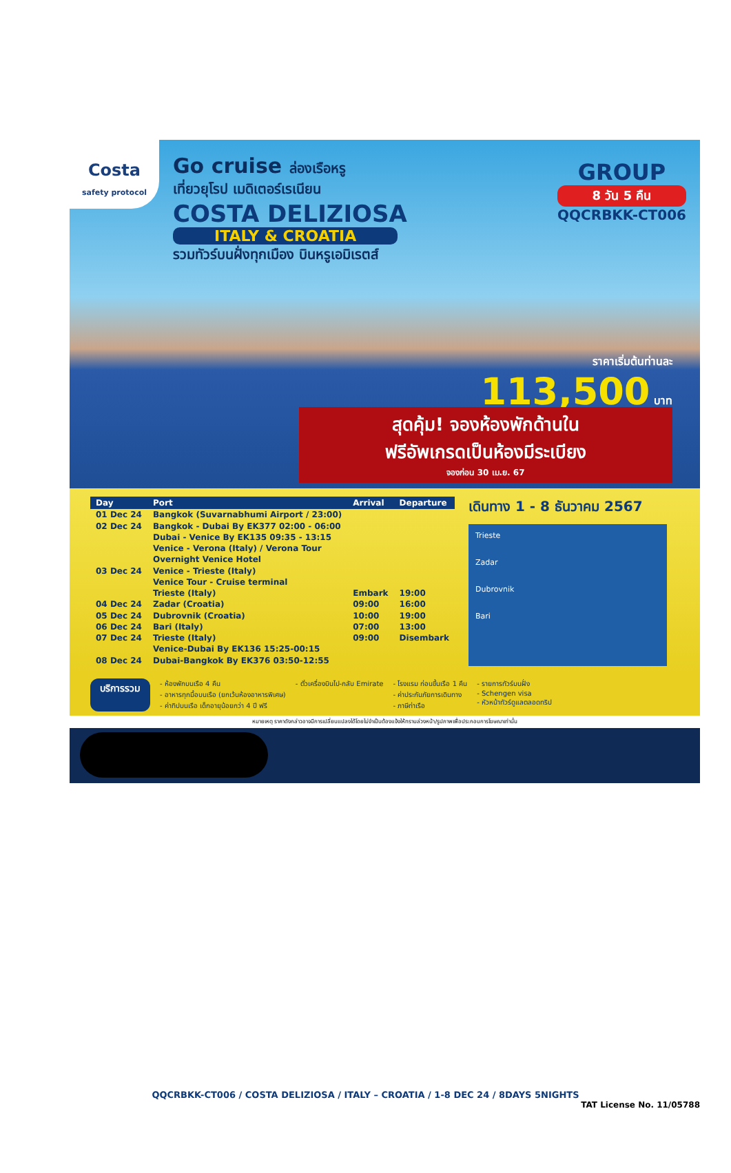Costa
safety protocol
Go cruise ล่องเรือหรู
เที่ยวยุโรป เมดิเตอร์เรเนียน
COSTA DELIZIOSA
ITALY & CROATIA
รวมทัวร์บนฝั่งทุกเมือง บินหรูเอมิเรตส์
GROUP
8 วัน 5 คืน
QQCRBKK-CT006
ราคาเริ่มต้นท่านละ
113,500 บาท
สุดคุ้ม! จองห้องพักด้านใน
ฟรีอัพเกรดเป็นห้องมีระเบียง
จองก่อน 30 เม.ย. 67
| Day | Port | Arrival | Departure |
| --- | --- | --- | --- |
| 01 Dec 24 | Bangkok (Suvarnabhumi Airport / 23:00) | | |
| 02 Dec 24 | Bangkok - Dubai By EK377 02:00 - 06:00 | | |
| | Dubai - Venice By EK135 09:35 - 13:15 | | |
| | Venice - Verona (Italy) / Verona Tour | | |
| | Overnight Venice Hotel | | |
| 03 Dec 24 | Venice - Trieste (Italy) | | |
| | Venice Tour - Cruise terminal | | |
| | Trieste (Italy) | Embark | 19:00 |
| 04 Dec 24 | Zadar (Croatia) | 09:00 | 16:00 |
| 05 Dec 24 | Dubrovnik (Croatia) | 10:00 | 19:00 |
| 06 Dec 24 | Bari (Italy) | 07:00 | 13:00 |
| 07 Dec 24 | Trieste (Italy) | 09:00 | Disembark |
| | Venice-Dubai By EK136 15:25-00:15 | | |
| 08 Dec 24 | Dubai-Bangkok By EK376 03:50-12:55 | | |
เดินทาง 1 - 8 ธันวาคม 2567
Trieste
Zadar
Dubrovnik
Bari
บริการรวม
- ห้องพักบนเรือ 4 คืน
- อาหารทุกมื้อบนเรือ (ยกเว้นห้องอาหารพิเศษ)
- ค่าทิปบนเรือ เด็กอายุน้อยกว่า 4 ปี ฟรี
- ตั๋วเครื่องบินไป-กลับ Emirate
- โรงแรม ก่อนขึ้นเรือ 1 คืน
- ค่าประกันภัยการเดินทาง
- ภาษีท่าเรือ
- รายการทัวร์บนฝั่ง
- Schengen visa
- หัวหน้าทัวร์ดูแลตลอดทริป
หมายเหตุ ราคาดังกล่าวอาจมีการเปลี่ยนแปลงได้โดยไม่จำเป็นต้องแจ้งให้ทราบล่วงหน้า/รูปภาพเพื่อประกอบการโฆษณาเท่านั้น
QQCRBKK-CT006 / COSTA DELIZIOSA / ITALY – CROATIA / 1-8 DEC 24 / 8DAYS 5NIGHTS
TAT License No. 11/05788